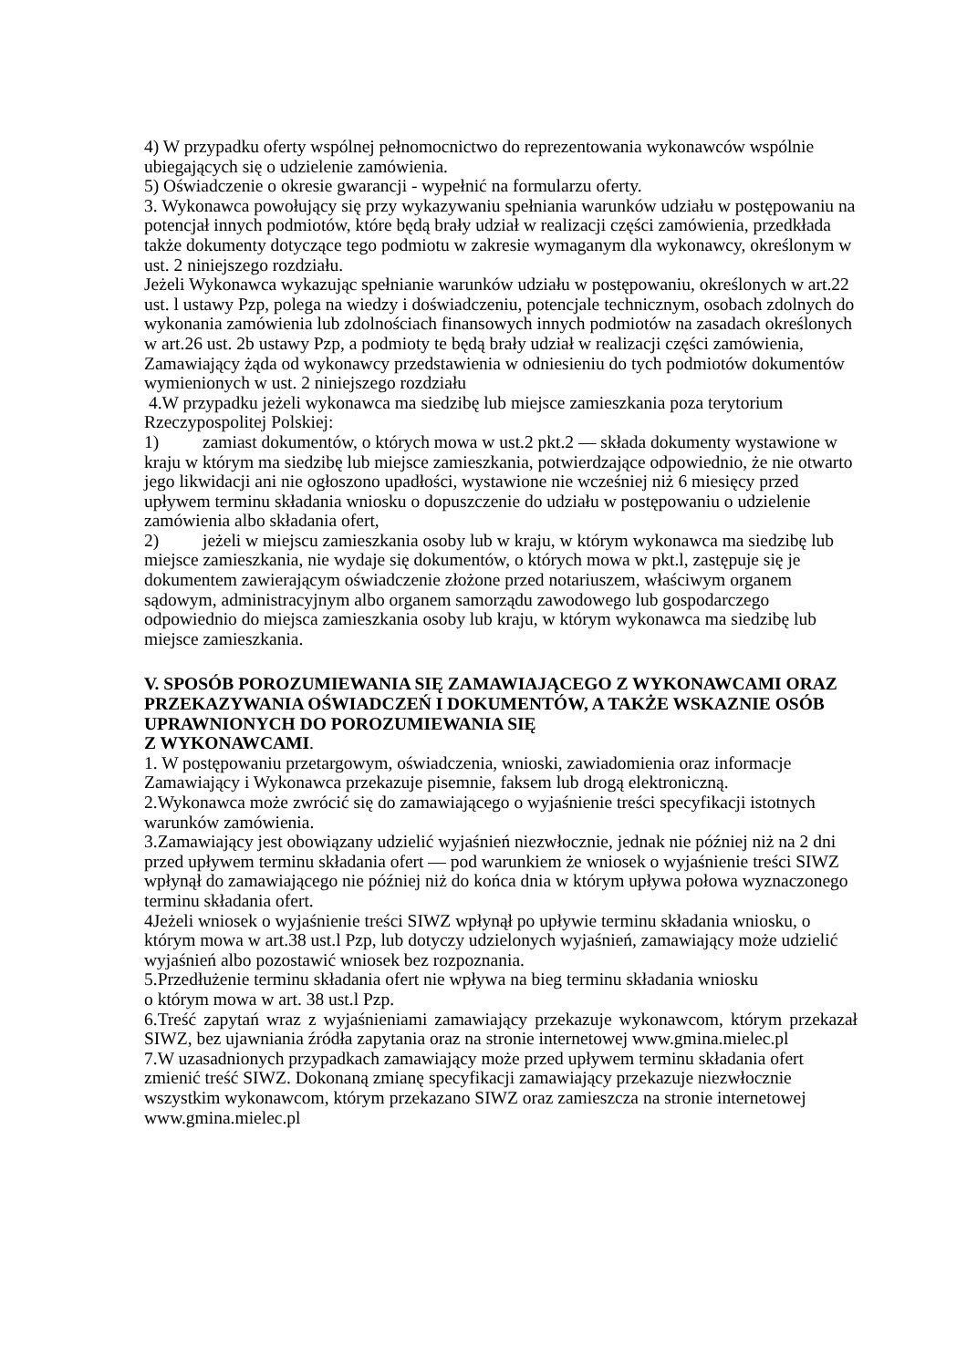4) W przypadku oferty wspólnej pełnomocnictwo do reprezentowania wykonawców wspólnie ubiegających się o udzielenie zamówienia.
5) Oświadczenie o okresie gwarancji - wypełnić na formularzu oferty.
3. Wykonawca powołujący się przy wykazywaniu spełniania warunków udziału w postępowaniu na potencjał innych podmiotów, które będą brały udział w realizacji części zamówienia, przedkłada także dokumenty dotyczące tego podmiotu w zakresie wymaganym dla wykonawcy, określonym w ust. 2 niniejszego rozdziału.
Jeżeli Wykonawca wykazując spełnianie warunków udziału w postępowaniu, określonych w art.22 ust. l ustawy Pzp, polega na wiedzy i doświadczeniu, potencjale technicznym, osobach zdolnych do wykonania zamówienia lub zdolnościach finansowych innych podmiotów na zasadach określonych w art.26 ust. 2b ustawy Pzp, a podmioty te będą brały udział w realizacji części zamówienia, Zamawiający żąda od wykonawcy przedstawienia w odniesieniu do tych podmiotów dokumentów wymienionych w ust. 2 niniejszego rozdziału
4.W przypadku jeżeli wykonawca ma siedzibę lub miejsce zamieszkania poza terytorium Rzeczypospolitej Polskiej:
1) zamiast dokumentów, o których mowa w ust.2 pkt.2 — składa dokumenty wystawione w kraju w którym ma siedzibę lub miejsce zamieszkania, potwierdzające odpowiednio, że nie otwarto jego likwidacji ani nie ogłoszono upadłości, wystawione nie wcześniej niż 6 miesięcy przed upływem terminu składania wniosku o dopuszczenie do udziału w postępowaniu o udzielenie zamówienia albo składania ofert,
2) jeżeli w miejscu zamieszkania osoby lub w kraju, w którym wykonawca ma siedzibę lub miejsce zamieszkania, nie wydaje się dokumentów, o których mowa w pkt.l, zastępuje się je dokumentem zawierającym oświadczenie złożone przed notariuszem, właściwym organem sądowym, administracyjnym albo organem samorządu zawodowego lub gospodarczego odpowiednio do miejsca zamieszkania osoby lub kraju, w którym wykonawca ma siedzibę lub miejsce zamieszkania.
V. SPOSÓB POROZUMIEWANIA SIĘ ZAMAWIAJĄCEGO Z WYKONAWCAMI ORAZ PRZEKAZYWANIA OŚWIADCZEŃ I DOKUMENTÓW, A TAKŻE WSKAZNIE OSÓB UPRAWNIONYCH DO POROZUMIEWANIA SIĘ
Z WYKONAWCAMI.
1. W postępowaniu przetargowym, oświadczenia, wnioski, zawiadomienia oraz informacje Zamawiający i Wykonawca przekazuje pisemnie, faksem lub drogą elektroniczną.
2.Wykonawca może zwrócić się do zamawiającego o wyjaśnienie treści specyfikacji istotnych warunków zamówienia.
3.Zamawiający jest obowiązany udzielić wyjaśnień niezwłocznie, jednak nie później niż na 2 dni przed upływem terminu składania ofert — pod warunkiem że wniosek o wyjaśnienie treści SIWZ wpłynął do zamawiającego nie później niż do końca dnia w którym upływa połowa wyznaczonego terminu składania ofert.
4Jeżeli wniosek o wyjaśnienie treści SIWZ wpłynął po upływie terminu składania wniosku, o którym mowa w art.38 ust.l Pzp, lub dotyczy udzielonych wyjaśnień, zamawiający może udzielić wyjaśnień albo pozostawić wniosek bez rozpoznania.
5.Przedłużenie terminu składania ofert nie wpływa na bieg terminu składania wniosku
o którym mowa w art. 38 ust.l Pzp.
6.Treść zapytań wraz z wyjaśnieniami zamawiający przekazuje wykonawcom, którym przekazał SIWZ, bez ujawniania źródła zapytania oraz na stronie internetowej www.gmina.mielec.pl
7.W uzasadnionych przypadkach zamawiający może przed upływem terminu składania ofert zmienić treść SIWZ. Dokonaną zmianę specyfikacji zamawiający przekazuje niezwłocznie wszystkim wykonawcom, którym przekazano SIWZ oraz zamieszcza na stronie internetowej www.gmina.mielec.pl